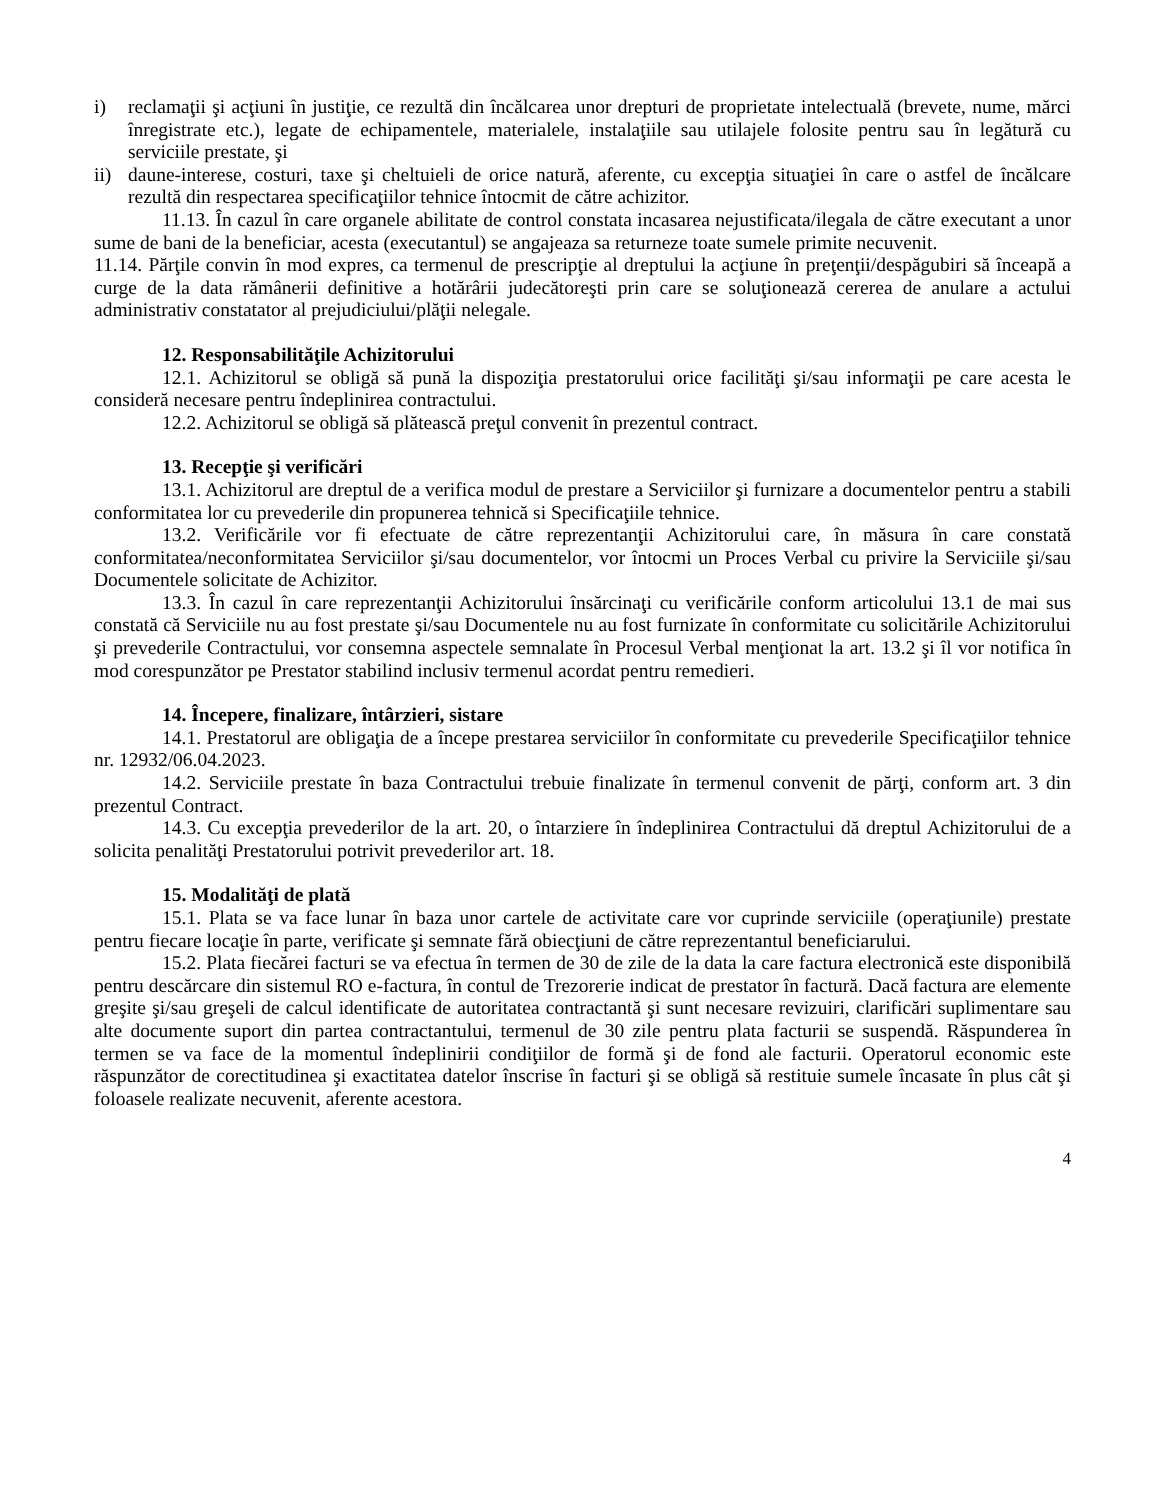i) reclamaţii şi acţiuni în justiţie, ce rezultă din încălcarea unor drepturi de proprietate intelectuală (brevete, nume, mărci înregistrate etc.), legate de echipamentele, materialele, instalaţiile sau utilajele folosite pentru sau în legătură cu serviciile prestate, şi
ii)
daune-interese, costuri, taxe şi cheltuieli de orice natură, aferente, cu excepţia situaţiei în care o astfel de încălcare rezultă din respectarea specificaţiilor tehnice întocmit de către achizitor.
11.13. În cazul în care organele abilitate de control constata incasarea nejustificata/ilegala de către executant a unor sume de bani de la beneficiar, acesta (executantul) se angajeaza sa returneze toate sumele primite necuvenit.
11.14. Părţile convin în mod expres, ca termenul de prescripţie al dreptului la acţiune în preţenţii/despăgubiri să înceapă a curge de la data rămânerii definitive a hotărârii judecătoreşti prin care se soluţionează cererea de anulare a actului administrativ constatator al prejudiciului/plăţii nelegale.
12. Responsabilităţile Achizitorului
12.1. Achizitorul se obligă să pună la dispoziţia prestatorului orice facilităţi şi/sau informaţii pe care acesta le consideră necesare pentru îndeplinirea contractului.
12.2. Achizitorul se obligă să plătească preţul convenit în prezentul contract.
13. Recepţie şi verificări
13.1. Achizitorul are dreptul de a verifica modul de prestare a Serviciilor şi furnizare a documentelor pentru a stabili conformitatea lor cu prevederile din propunerea tehnică si Specificaţiile tehnice.
13.2. Verificările vor fi efectuate de către reprezentanţii Achizitorului care, în măsura în care constată conformitatea/neconformitatea Serviciilor şi/sau documentelor, vor întocmi un Proces Verbal cu privire la Serviciile şi/sau Documentele solicitate de Achizitor.
13.3. În cazul în care reprezentanţii Achizitorului însărcinaţi cu verificările conform articolului 13.1 de mai sus constată că Serviciile nu au fost prestate şi/sau Documentele nu au fost furnizate în conformitate cu solicitările Achizitorului şi prevederile Contractului, vor consemna aspectele semnalate în Procesul Verbal menţionat la art. 13.2 şi îl vor notifica în mod corespunzător pe Prestator stabilind inclusiv termenul acordat pentru remedieri.
14. Începere, finalizare, întârzieri, sistare
14.1. Prestatorul are obligaţia de a începe prestarea serviciilor în conformitate cu prevederile Specificaţiilor tehnice nr. 12932/06.04.2023.
14.2. Serviciile prestate în baza Contractului trebuie finalizate în termenul convenit de părţi, conform art. 3 din prezentul Contract.
14.3. Cu excepţia prevederilor de la art. 20, o întarziere în îndeplinirea Contractului dă dreptul Achizitorului de a solicita penalităţi Prestatorului potrivit prevederilor art. 18.
15. Modalităţi de plată
15.1. Plata se va face lunar în baza unor cartele de activitate care vor cuprinde serviciile (operaţiunile) prestate pentru fiecare locaţie în parte, verificate şi semnate fără obiecţiuni de către reprezentantul beneficiarului.
15.2. Plata fiecărei facturi se va efectua în termen de 30 de zile de la data la care factura electronică este disponibilă pentru descărcare din sistemul RO e-factura, în contul de Trezorerie indicat de prestator în factură. Dacă factura are elemente greşite şi/sau greşeli de calcul identificate de autoritatea contractantă şi sunt necesare revizuiri, clarificări suplimentare sau alte documente suport din partea contractantului, termenul de 30 zile pentru plata facturii se suspendă. Răspunderea în termen se va face de la momentul îndeplinirii condiţiilor de formă şi de fond ale facturii. Operatorul economic este răspunzător de corectitudinea şi exactitatea datelor înscrise în facturi şi se obligă să restituie sumele încasate în plus cât şi foloasele realizate necuvenit, aferente acestora.
4